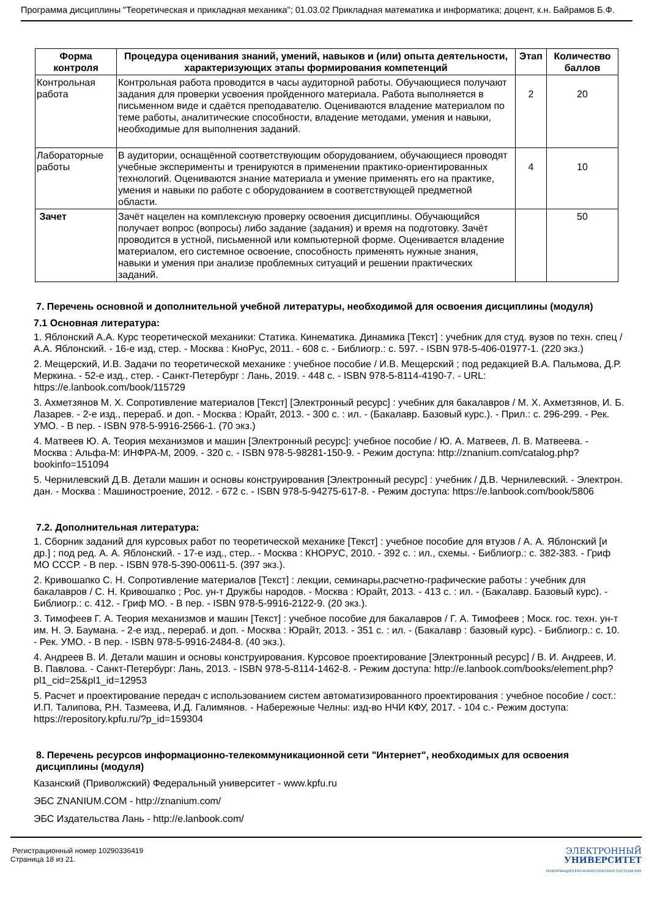Программа дисциплины "Теоретическая и прикладная механика"; 01.03.02 Прикладная математика и информатика; доцент, к.н. Байрамов Б.Ф.
| Форма контроля | Процедура оценивания знаний, умений, навыков и (или) опыта деятельности, характеризующих этапы формирования компетенций | Этап | Количество баллов |
| --- | --- | --- | --- |
| Контрольная работа | Контрольная работа проводится в часы аудиторной работы. Обучающиеся получают задания для проверки усвоения пройденного материала. Работа выполняется в письменном виде и сдаётся преподавателю. Оцениваются владение материалом по теме работы, аналитические способности, владение методами, умения и навыки, необходимые для выполнения заданий. | 2 | 20 |
| Лабораторные работы | В аудитории, оснащённой соответствующим оборудованием, обучающиеся проводят учебные эксперименты и тренируются в применении практико-ориентированных технологий. Оцениваются знание материала и умение применять его на практике, умения и навыки по работе с оборудованием в соответствующей предметной области. | 4 | 10 |
| Зачет | Зачёт нацелен на комплексную проверку освоения дисциплины. Обучающийся получает вопрос (вопросы) либо задание (задания) и время на подготовку. Зачёт проводится в устной, письменной или компьютерной форме. Оценивается владение материалом, его системное освоение, способность применять нужные знания, навыки и умения при анализе проблемных ситуаций и решении практических заданий. | | 50 |
7. Перечень основной и дополнительной учебной литературы, необходимой для освоения дисциплины (модуля)
7.1 Основная литература:
1. Яблонский А.А. Курс теоретической механики: Статика. Кинематика. Динамика [Текст] : учебник для студ. вузов по техн. спец / А.А. Яблонский. - 16-е изд, стер. - Москва : КноРус, 2011. - 608 с. - Библиогр.: с. 597. - ISBN 978-5-406-01977-1. (220 экз.)
2. Мещерский, И.В. Задачи по теоретической механике : учебное пособие / И.В. Мещерский ; под редакцией В.А. Пальмова, Д.Р. Меркина. - 52-е изд., стер. - Санкт-Петербург : Лань, 2019. - 448 с. - ISBN 978-5-8114-4190-7. - URL: https://e.lanbook.com/book/115729
3. Ахметзянов М. Х. Сопротивление материалов [Текст] [Электронный ресурс] : учебник для бакалавров / М. Х. Ахметзянов, И. Б. Лазарев. - 2-е изд., перераб. и доп. - Москва : Юрайт, 2013. - 300 с. : ил. - (Бакалавр. Базовый курс.). - Прил.: с. 296-299. - Рек. УМО. - В пер. - ISBN 978-5-9916-2566-1. (70 экз.)
4. Матвеев Ю. А. Теория механизмов и машин [Электронный ресурс]: учебное пособие / Ю. А. Матвеев, Л. В. Матвеева. - Москва : Альфа-М: ИНФРА-М, 2009. - 320 с. - ISBN 978-5-98281-150-9. - Режим доступа: http://znanium.com/catalog.php?bookinfo=151094
5. Чернилевский Д.В. Детали машин и основы конструирования [Электронный ресурс] : учебник / Д.В. Чернилевский. - Электрон. дан. - Москва : Машиностроение, 2012. - 672 с. - ISBN 978-5-94275-617-8. - Режим доступа: https://e.lanbook.com/book/5806
7.2. Дополнительная литература:
1. Сборник заданий для курсовых работ по теоретической механике [Текст] : учебное пособие для втузов / А. А. Яблонский [и др.] ; под ред. А. А. Яблонский. - 17-е изд., стер.. - Москва : КНОРУС, 2010. - 392 с. : ил., схемы. - Библиогр.: с. 382-383. - Гриф МО СССР. - В пер. - ISBN 978-5-390-00611-5. (397 экз.).
2. Кривошапко С. Н. Сопротивление материалов [Текст] : лекции, семинары,расчетно-графические работы : учебник для бакалавров / С. Н. Кривошапко ; Рос. ун-т Дружбы народов. - Москва : Юрайт, 2013. - 413 с. : ил. - (Бакалавр. Базовый курс). - Библиогр.: с. 412. - Гриф МО. - В пер. - ISBN 978-5-9916-2122-9. (20 экз.).
3. Тимофеев Г. А. Теория механизмов и машин [Текст] : учебное пособие для бакалавров / Г. А. Тимофеев ; Моск. гос. техн. ун-т им. Н. Э. Баумана. - 2-е изд., перераб. и доп. - Москва : Юрайт, 2013. - 351 с. : ил. - (Бакалавр : базовый курс). - Библиогр.: с. 10. - Рек. УМО. - В пер. - ISBN 978-5-9916-2484-8. (40 экз.).
4. Андреев В. И. Детали машин и основы конструирования. Курсовое проектирование [Электронный ресурс] / В. И. Андреев, И. В. Павлова. - Санкт-Петербург: Лань, 2013. - ISBN 978-5-8114-1462-8. - Режим доступа: http://e.lanbook.com/books/element.php?pl1_cid=25&pl1_id=12953
5. Расчет и проектирование передач с использованием систем автоматизированного проектирования : учебное пособие / сост.: И.П. Талипова, Р.Н. Тазмеева, И.Д. Галимянов. - Набережные Челны: изд-во НЧИ КФУ, 2017. - 104 с.- Режим доступа: https://repository.kpfu.ru/?p_id=159304
8. Перечень ресурсов информационно-телекоммуникационной сети "Интернет", необходимых для освоения дисциплины (модуля)
Казанский (Приволжский) Федеральный университет - www.kpfu.ru
ЭБС ZNANIUM.COM - http://znanium.com/
ЭБС Издательства Лань - http://e.lanbook.com/
Регистрационный номер 10290336419
Страница 18 из 21.
ЭЛЕКТРОННЫЙ
УНИВЕРСИТЕТ
ИНФОРМАЦИОННО-АНАЛИТИЧЕСКАЯ СИСТЕМА КФУ